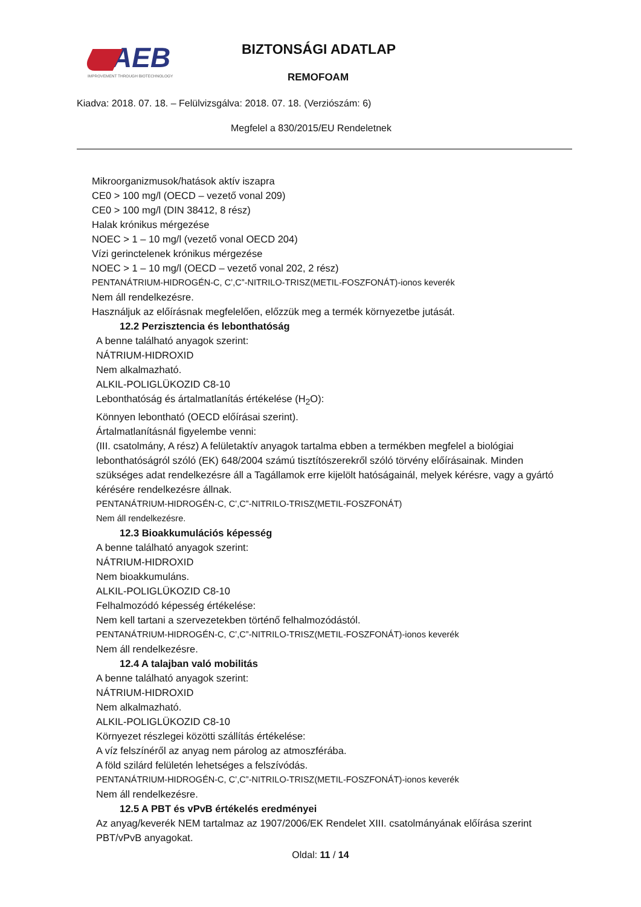AEB
IMPROVEMENT THROUGH BIOTECHNOLOGY
BIZTONSÁGI ADATLAP
REMOFOAM
Kiadva: 2018. 07. 18. – Felülvizsgálva: 2018. 07. 18. (Verziószám: 6)
Megfelel a 830/2015/EU Rendeletnek
Mikroorganizmusok/hatások aktív iszapra
CE0 > 100 mg/l (OECD – vezető vonal 209)
CE0 > 100 mg/l (DIN 38412, 8 rész)
Halak krónikus mérgezése
NOEC > 1 – 10 mg/l (vezető vonal OECD 204)
Vízi gerinctelenek krónikus mérgezése
NOEC > 1 – 10 mg/l (OECD – vezető vonal 202, 2 rész)
PENTANÁTRIUM-HIDROGÉN-C, C’,C”-NITRILO-TRISZ(METIL-FOSZFONÁT)-ionos keverék
Nem áll rendelkezésre.
Használjuk az előírásnak megfelelően, előzzük meg a termék környezetbe jutását.
12.2 Perzisztencia és lebonthatóság
A benne található anyagok szerint:
NÁTRIUM-HIDROXID
Nem alkalmazható.
ALKIL-POLIGLÜKOZID C8-10
Lebonthatóság és ártalmatlanítás értékelése (H<sub>2</sub>O):
Könnyen lebontható (OECD előírásai szerint).
Ártalmatlanításnál figyelembe venni:
(III. csatolmány, A rész) A felületaktív anyagok tartalma ebben a termékben megfelel a biológiai lebonthatóságról szóló (EK) 648/2004 számú tisztítószerekről szóló törvény előírásainak. Minden szükséges adat rendelkezésre áll a Tagállamok erre kijelölt hatóságainál, melyek kérésre, vagy a gyártó kérésére rendelkezésre állnak.
PENTANÁTRIUM-HIDROGÉN-C, C’,C”-NITRILO-TRISZ(METIL-FOSZFONÁT)
Nem áll rendelkezésre.
12.3 Bioakkumulációs képesség
A benne található anyagok szerint:
NÁTRIUM-HIDROXID
Nem bioakkumuláns.
ALKIL-POLIGLÜKOZID C8-10
Felhalmozódó képesség értékelése:
Nem kell tartani a szervezetekben történő felhalmozódástól.
PENTANÁTRIUM-HIDROGÉN-C, C’,C”-NITRILO-TRISZ(METIL-FOSZFONÁT)-ionos keverék
Nem áll rendelkezésre.
12.4 A talajban való mobilitás
A benne található anyagok szerint:
NÁTRIUM-HIDROXID
Nem alkalmazható.
ALKIL-POLIGLÜKOZID C8-10
Környezet részlegei közötti szállítás értékelése:
A víz felszínéről az anyag nem párolog az atmoszférába.
A föld szilárd felületén lehetséges a felszívódás.
PENTANÁTRIUM-HIDROGÉN-C, C’,C”-NITRILO-TRISZ(METIL-FOSZFONÁT)-ionos keverék
Nem áll rendelkezésre.
12.5 A PBT és vPvB értékelés eredményei
Az anyag/keverék NEM tartalmaz az 1907/2006/EK Rendelet XIII. csatolmányának előírása szerint PBT/vPvB anyagokat.
Oldal: 11 / 14